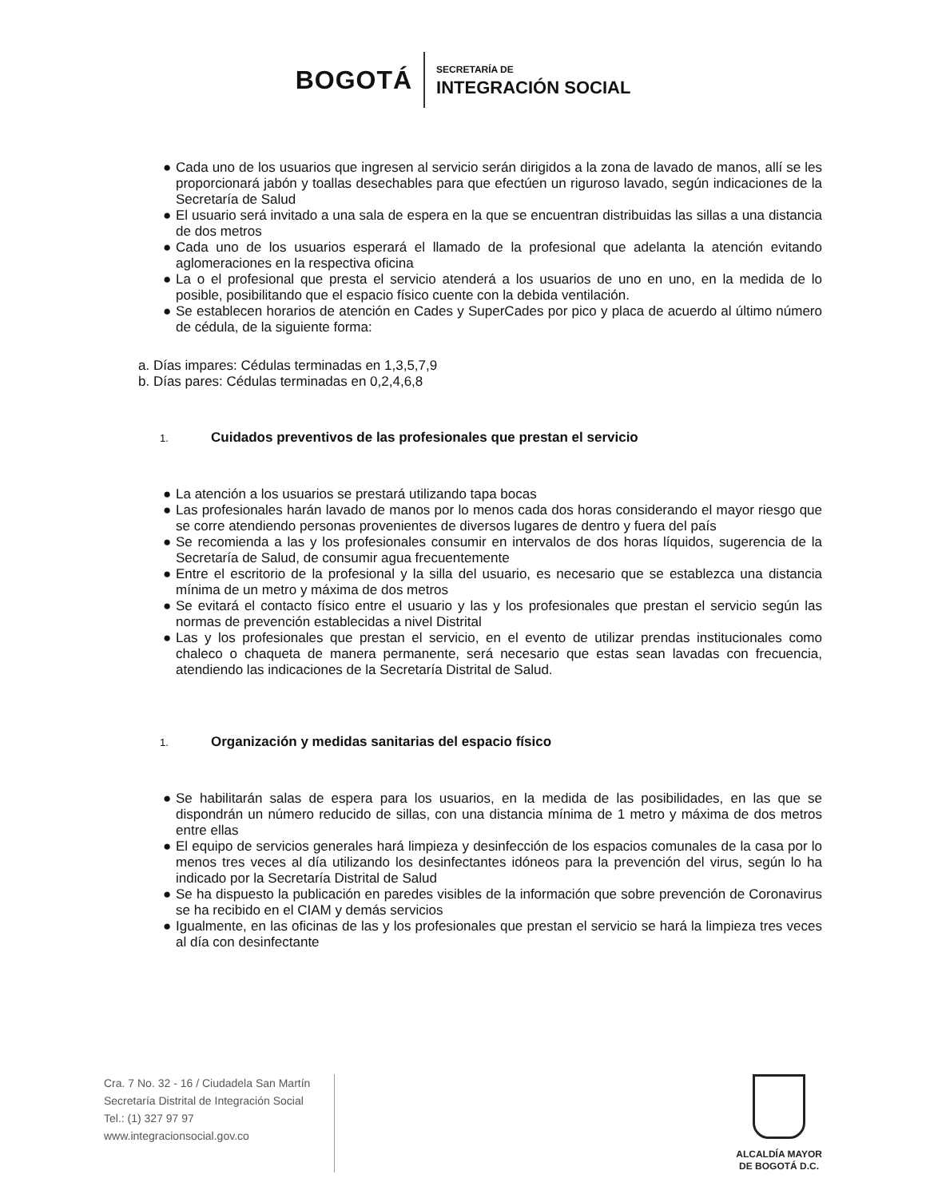BOGOTÁ
SECRETARÍA DE
INTEGRACIÓN SOCIAL
● Cada uno de los usuarios que ingresen al servicio serán dirigidos a la zona de lavado de manos, allí se les proporcionará jabón y toallas desechables para que efectúen un riguroso lavado, según indicaciones de la Secretaría de Salud
● El usuario será invitado a una sala de espera en la que se encuentran distribuidas las sillas a una distancia de dos metros
● Cada uno de los usuarios esperará el llamado de la profesional que adelanta la atención evitando aglomeraciones en la respectiva oficina
● La o el profesional que presta el servicio atenderá a los usuarios de uno en uno, en la medida de lo posible, posibilitando que el espacio físico cuente con la debida ventilación.
● Se establecen horarios de atención en Cades y SuperCades por pico y placa de acuerdo al último número de cédula, de la siguiente forma:
a. Días impares: Cédulas terminadas en 1,3,5,7,9
b. Días pares: Cédulas terminadas en 0,2,4,6,8
1. Cuidados preventivos de las profesionales que prestan el servicio
● La atención a los usuarios se prestará utilizando tapa bocas
● Las profesionales harán lavado de manos por lo menos cada dos horas considerando el mayor riesgo que se corre atendiendo personas provenientes de diversos lugares de dentro y fuera del país
● Se recomienda a las y los profesionales consumir en intervalos de dos horas líquidos, sugerencia de la Secretaría de Salud, de consumir agua frecuentemente
● Entre el escritorio de la profesional y la silla del usuario, es necesario que se establezca una distancia mínima de un metro y máxima de dos metros
● Se evitará el contacto físico entre el usuario y las y los profesionales que prestan el servicio según las normas de prevención establecidas a nivel Distrital
● Las y los profesionales que prestan el servicio, en el evento de utilizar prendas institucionales como chaleco o chaqueta de manera permanente, será necesario que estas sean lavadas con frecuencia, atendiendo las indicaciones de la Secretaría Distrital de Salud.
1. Organización y medidas sanitarias del espacio físico
● Se habilitarán salas de espera para los usuarios, en la medida de las posibilidades, en las que se dispondrán un número reducido de sillas, con una distancia mínima de 1 metro y máxima de dos metros entre ellas
● El equipo de servicios generales hará limpieza y desinfección de los espacios comunales de la casa por lo menos tres veces al día utilizando los desinfectantes idóneos para la prevención del virus, según lo ha indicado por la Secretaría Distrital de Salud
● Se ha dispuesto la publicación en paredes visibles de la información que sobre prevención de Coronavirus se ha recibido en el CIAM y demás servicios
● Igualmente, en las oficinas de las y los profesionales que prestan el servicio se hará la limpieza tres veces al día con desinfectante
Cra. 7 No. 32 - 16 / Ciudadela San Martín
Secretaría Distrital de Integración Social
Tel.: (1) 327 97 97
www.integracionsocial.gov.co
ALCALDÍA MAYOR
DE BOGOTÁ D.C.